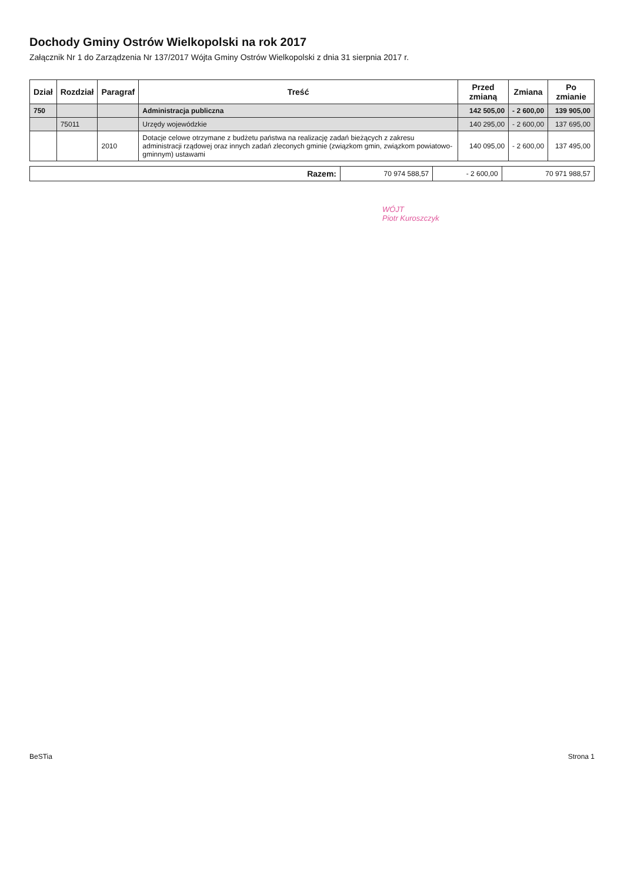Dochody Gminy Ostrów Wielkopolski na rok 2017
Załącznik Nr 1 do Zarządzenia Nr 137/2017 Wójta Gminy Ostrów Wielkopolski z dnia 31 sierpnia 2017 r.
| Dział | Rozdział | Paragraf | Treść | Przed zmianą | Zmiana | Po zmianie |
| --- | --- | --- | --- | --- | --- | --- |
| 750 | | | Administracja publiczna | 142 505,00 | - 2 600,00 | 139 905,00 |
| | 75011 | | Urzędy wojewódzkie | 140 295,00 | - 2 600,00 | 137 695,00 |
| | | 2010 | Dotacje celowe otrzymane z budżetu państwa na realizację zadań bieżących z zakresu administracji rządowej oraz innych zadań zleconych gminie (związkom gmin, związkom powiatowo-gminnym) ustawami | 140 095,00 | - 2 600,00 | 137 495,00 |
| Razem: | 70 974 588,57 | - 2 600,00 | 70 971 988,57 |
WÓJT
Piotr Kuroszczyk
BeSTia Strona 1